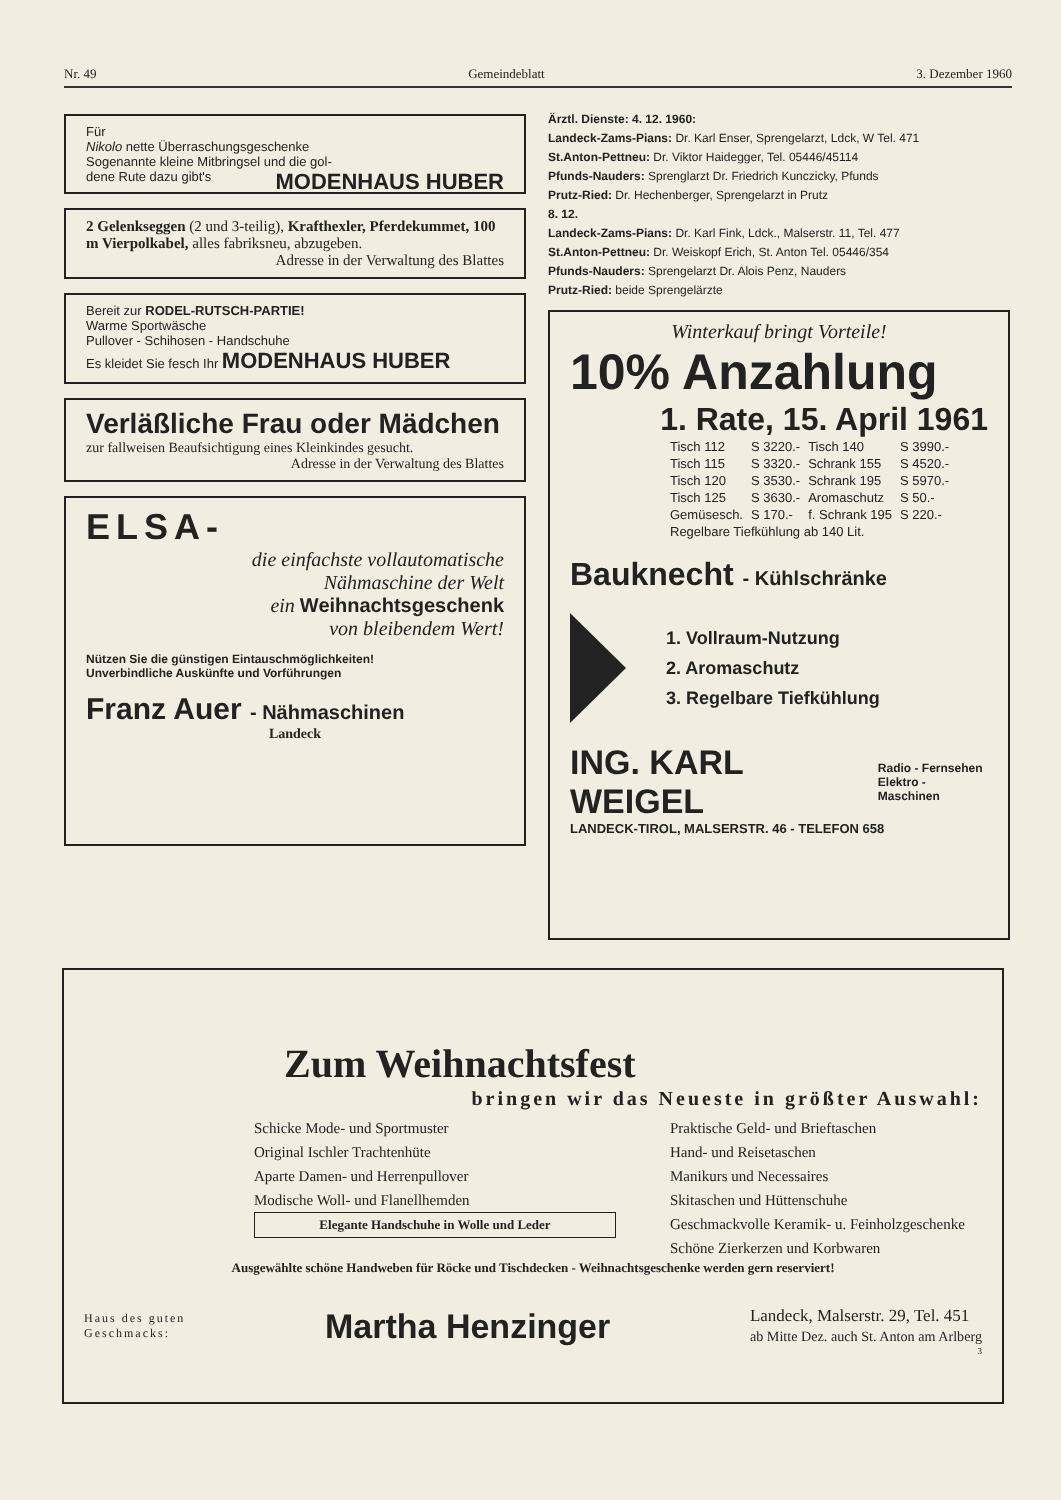Nr. 49 Gemeindeblatt 3. Dezember 1960
Für
Nikolo nette Überraschungsgeschenke
Sogenannte kleine Mitbringsel und die gol-
dene Rute dazu gibt's MODENHAUS HUBER
2 Gelenkseggen (2 und 3-teilig), Krafthexler, Pferdekummet, 100 m Vierpolkabel, alles fabriksneu, abzugeben.
Adresse in der Verwaltung des Blattes
Bereit zur RODEL-RUTSCH-PARTIE!
Warme Sportwäsche
Pullover - Schihosen - Handschuhe
Es kleidet Sie fesch Ihr MODENHAUS HUBER
Verläßliche Frau oder Mädchen
zur fallweisen Beaufsichtigung eines Kleinkindes gesucht.
Adresse in der Verwaltung des Blattes
ELSA-
die einfachste vollautomatische
Nähmaschine der Welt
ein Weihnachtsgeschenk
von bleibendem Wert!
Nützen Sie die günstigen Eintauschmöglichkeiten!
Unverbindliche Auskünfte und Vorführungen
Franz Auer - Nähmaschinen
Landeck
Ärztl. Dienste: 4. 12. 1960:
Landeck-Zams-Pians: Dr. Karl Enser, Sprengelarzt, Ldck, W Tel. 471
St.Anton-Pettneu: Dr. Viktor Haidegger, Tel. 05446/45114
Pfunds-Nauders: Sprenglarzt Dr. Friedrich Kunczicky, Pfunds
Prutz-Ried: Dr. Hechenberger, Sprengelarzt in Prutz
8. 12.
Landeck-Zams-Pians: Dr. Karl Fink, Ldck., Malserstr. 11, Tel. 477
St.Anton-Pettneu: Dr. Weiskopf Erich, St. Anton Tel. 05446/354
Pfunds-Nauders: Sprengelarzt Dr. Alois Penz, Nauders
Prutz-Ried: beide Sprengelärzte
Winterkauf bringt Vorteile!
10% Anzahlung
1. Rate, 15. April 1961
| Tisch 112 | S 3220.- | Tisch 140 | S 3990.- |
| Tisch 115 | S 3320.- | Schrank 155 | S 4520.- |
| Tisch 120 | S 3530.- | Schrank 195 | S 5970.- |
| Tisch 125 | S 3630.- | Aromaschutz | S 50.- |
| Gemüsesch. | S 170.- | f. Schrank 195 | S 220.- |
| Regelbare Tiefkühlung ab 140 Lit. | | | |
Bauknecht - Kühlschränke
1. Vollraum-Nutzung
2. Aromaschutz
3. Regelbare Tiefkühlung
ING. KARL WEIGEL Radio - Fernsehen
Elektro - Maschinen
LANDECK-TIROL, MALSERSTR. 46 - TELEFON 658
Zum Weihnachtsfest
bringen wir das Neueste in größter Auswahl:
Schicke Mode- und Sportmuster
Original Ischler Trachtenhüte
Aparte Damen- und Herrenpullover
Modische Woll- und Flanellhemden
Elegante Handschuhe in Wolle und Leder
Praktische Geld- und Brieftaschen
Hand- und Reisetaschen
Manikurs und Necessaires
Skitaschen und Hüttenschuhe
Geschmackvolle Keramik- u. Feinholzgeschenke
Schöne Zierkerzen und Korbwaren
Ausgewählte schöne Handweben für Röcke und Tischdecken - Weihnachtsgeschenke werden gern reserviert!
Haus des guten
Geschmacks: Martha Henzinger Landeck, Malserstr. 29, Tel. 451
ab Mitte Dez. auch St. Anton am Arlberg
3